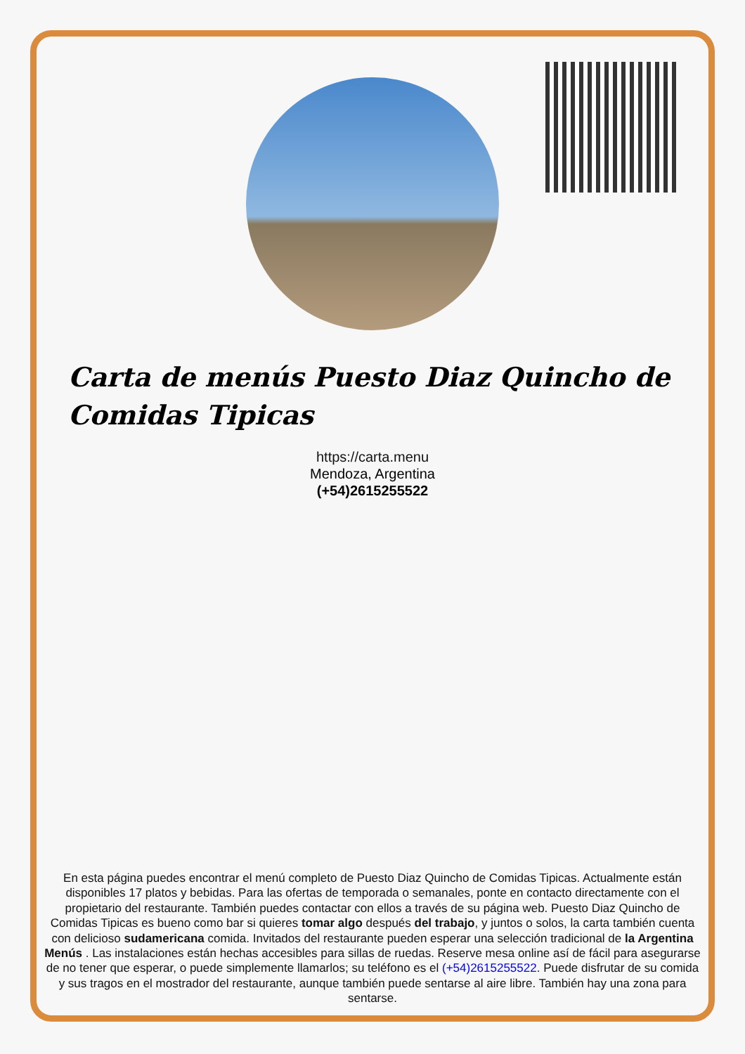Carta de menús Puesto Diaz Quincho de Comidas Tipicas
https://carta.menu
Mendoza, Argentina
(+54)2615255522
En esta página puedes encontrar el menú completo de Puesto Diaz Quincho de Comidas Tipicas. Actualmente están disponibles 17 platos y bebidas. Para las ofertas de temporada o semanales, ponte en contacto directamente con el propietario del restaurante. También puedes contactar con ellos a través de su página web. Puesto Diaz Quincho de Comidas Tipicas es bueno como bar si quieres tomar algo después del trabajo, y juntos o solos, la carta también cuenta con delicioso sudamericana comida. Invitados del restaurante pueden esperar una selección tradicional de la Argentina Menús . Las instalaciones están hechas accesibles para sillas de ruedas. Reserve mesa online así de fácil para asegurarse de no tener que esperar, o puede simplemente llamarlos; su teléfono es el (+54)2615255522. Puede disfrutar de su comida y sus tragos en el mostrador del restaurante, aunque también puede sentarse al aire libre. También hay una zona para sentarse.